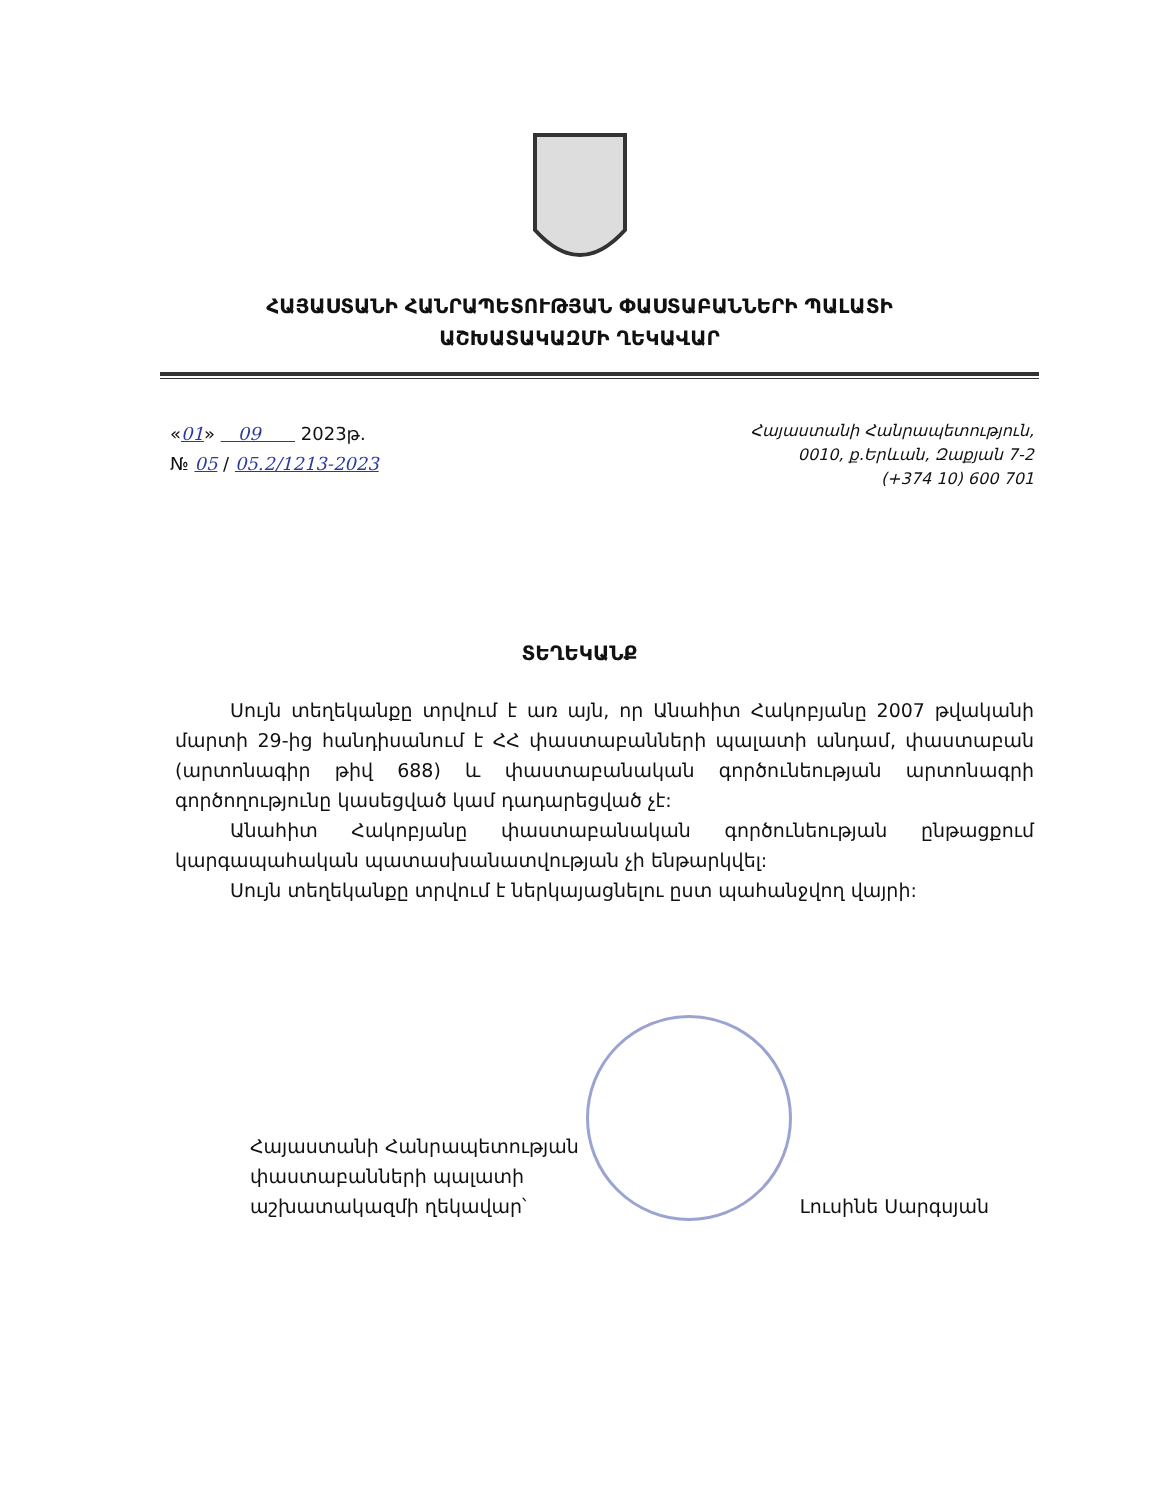ՀԱՅԱՍՏԱՆԻ ՀԱՆՐԱՊԵՏՈՒԹՅԱՆ ՓԱՍՏԱԲԱՆՆԵՐԻ ՊԱԼԱՏԻ
ԱՇԽԱՏԱԿԱԶՄԻ ՂԵԿԱՎԱՐ
«01» 09 2023թ.
№ 05 / 05.2/1213-2023
Հայաստանի Հանրապետություն,
0010, ք.Երևան, Զաքյան 7-2
(+374 10) 600 701
ՏԵՂԵԿԱՆՔ
Սույն տեղեկանքը տրվում է առ այն, որ Անահիտ Հակոբյանը 2007 թվականի մարտի 29-ից հանդիսանում է ՀՀ փաստաբանների պալատի անդամ, փաստաբան (արտոնագիր թիվ 688) և փաստաբանական գործունեության արտոնագրի գործողությունը կասեցված կամ դադարեցված չէ:
Անահիտ Հակոբյանը փաստաբանական գործունեության ընթացքում կարգապահական պատասխանատվության չի ենթարկվել:
Սույն տեղեկանքը տրվում է ներկայացնելու ըստ պահանջվող վայրի:
Հայաստանի Հանրապետության
փաստաբանների պալատի
աշխատակազմի ղեկավար՝
Լուսինե Սարգսյան